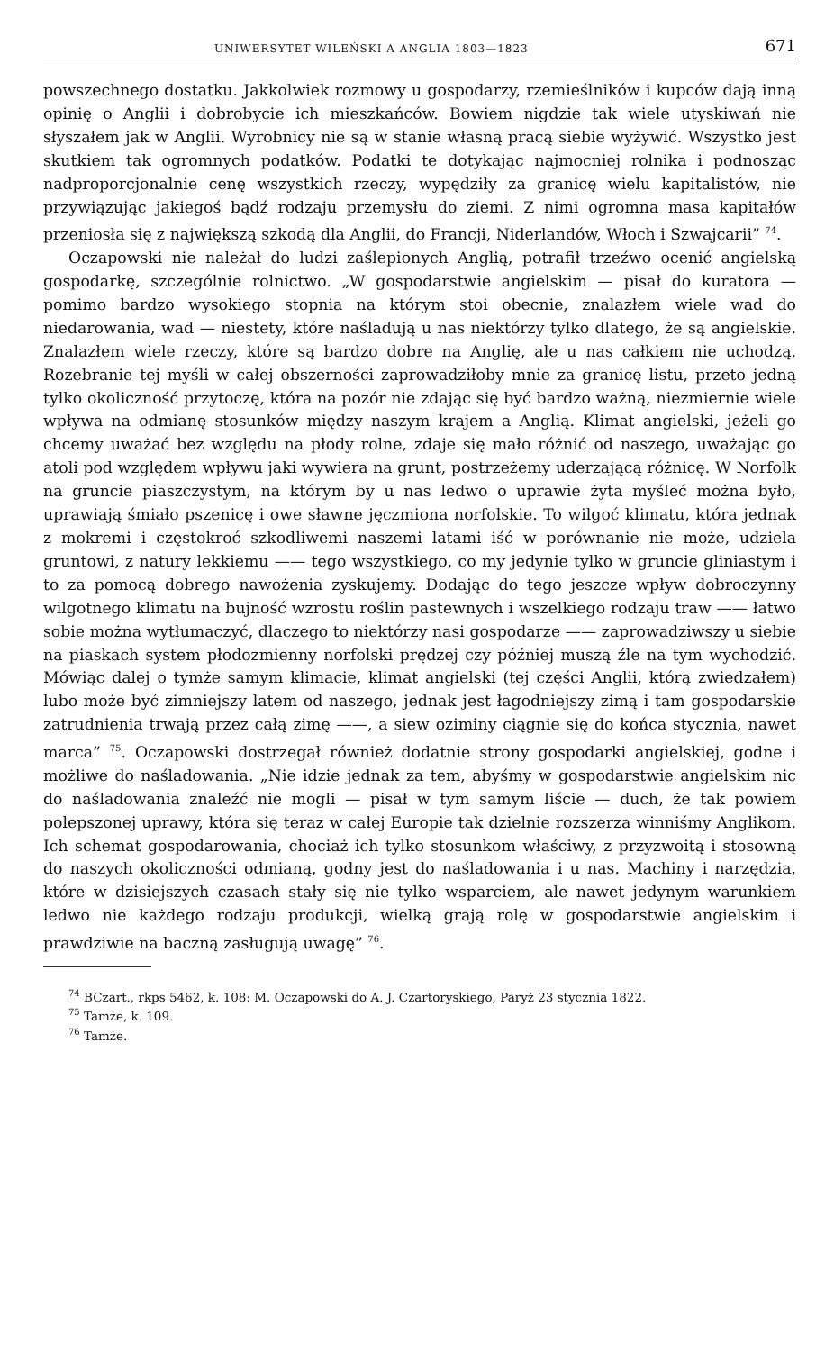UNIWERSYTET WILEŃSKI A ANGLIA 1803—1823 671
powszechnego dostatku. Jakkolwiek rozmowy u gospodarzy, rzemieślników i kupców dają inną opinię o Anglii i dobrobycie ich mieszkańców. Bowiem nigdzie tak wiele utyskiwań nie słyszałem jak w Anglii. Wyrobnicy nie są w stanie własną pracą siebie wyżywić. Wszystko jest skutkiem tak ogromnych podatków. Podatki te dotykając najmocniej rolnika i podnosząc nadproporcjonalnie cenę wszystkich rzeczy, wypędziły za granicę wielu kapitalistów, nie przywiązując jakiegoś bądź rodzaju przemysłu do ziemi. Z nimi ogromna masa kapitałów przeniosła się z największą szkodą dla Anglii, do Francji, Niderlandów, Włoch i Szwajcarii” <sup>74</sup>.
Oczapowski nie należał do ludzi zaślepionych Anglią, potrafił trzeźwo ocenić angielską gospodarkę, szczególnie rolnictwo. „W gospodarstwie angielskim — pisał do kuratora — pomimo bardzo wysokiego stopnia na którym stoi obecnie, znalazłem wiele wad do niedarowania, wad — niestety, które naśladują u nas niektórzy tylko dlatego, że są angielskie. Znalazłem wiele rzeczy, które są bardzo dobre na Anglię, ale u nas całkiem nie uchodzą. Rozebranie tej myśli w całej obszerności zaprowadziłoby mnie za granicę listu, przeto jedną tylko okoliczność przytoczę, która na pozór nie zdając się być bardzo ważną, niezmiernie wiele wpływa na odmianę stosunków między naszym krajem a Anglią. Klimat angielski, jeżeli go chcemy uważać bez względu na płody rolne, zdaje się mało różnić od naszego, uważając go atoli pod względem wpływu jaki wywiera na grunt, postrzeżemy uderzającą różnicę. W Norfolk na gruncie piaszczystym, na którym by u nas ledwo o uprawie żyta myśleć można było, uprawiają śmiało pszenicę i owe sławne jęczmiona norfolskie. To wilgoć klimatu, która jednak z mokremi i częstokroć szkodliwemi naszemi latami iść w porównanie nie może, udziela gruntowi, z natury lekkiemu —— tego wszystkiego, co my jedynie tylko w gruncie gliniastym i to za pomocą dobrego nawożenia zyskujemy. Dodając do tego jeszcze wpływ dobroczynny wilgotnego klimatu na bujność wzrostu roślin pastewnych i wszelkiego rodzaju traw —— łatwo sobie można wytłumaczyć, dlaczego to niektórzy nasi gospodarze —— zaprowadziwszy u siebie na piaskach system płodozmienny norfolski prędzej czy później muszą źle na tym wychodzić. Mówiąc dalej o tymże samym klimacie, klimat angielski (tej części Anglii, którą zwiedzałem) lubo może być zimniejszy latem od naszego, jednak jest łagodniejszy zimą i tam gospodarskie zatrudnienia trwają przez całą zimę ——, a siew oziminy ciągnie się do końca stycznia, nawet marca” <sup>75</sup>. Oczapowski dostrzegał również dodatnie strony gospodarki angielskiej, godne i możliwe do naśladowania. „Nie idzie jednak za tem, abyśmy w gospodarstwie angielskim nic do naśladowania znaleźć nie mogli — pisał w tym samym liście — duch, że tak powiem polepszonej uprawy, która się teraz w całej Europie tak dzielnie rozszerza winniśmy Anglikom. Ich schemat gospodarowania, chociaż ich tylko stosunkom właściwy, z przyzwoitą i stosowną do naszych okoliczności odmianą, godny jest do naśladowania i u nas. Machiny i narzędzia, które w dzisiejszych czasach stały się nie tylko wsparciem, ale nawet jedynym warunkiem ledwo nie każdego rodzaju produkcji, wielką grają rolę w gospodarstwie angielskim i prawdziwie na baczną zasługują uwagę” <sup>76</sup>.
<sup>74</sup> BCzart., rkps 5462, k. 108: M. Oczapowski do A. J. Czartoryskiego, Paryż 23 stycznia 1822.
<sup>75</sup> Tamże, k. 109.
<sup>76</sup> Tamże.